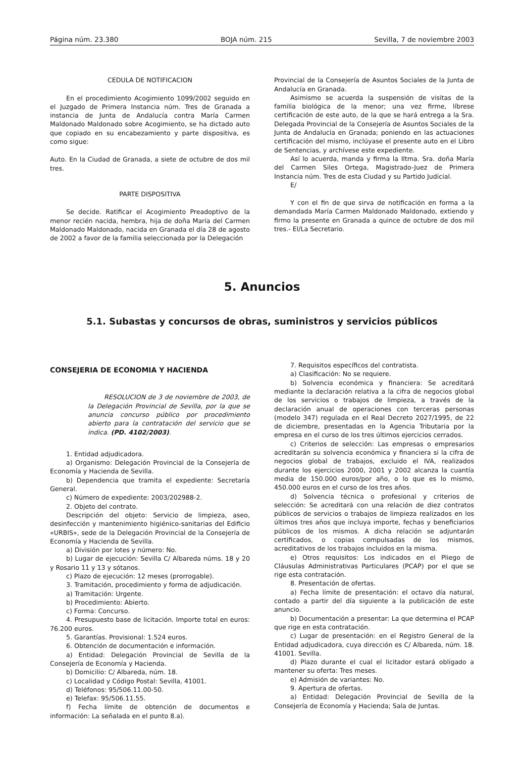Página núm. 23.380 BOJA núm. 215 Sevilla, 7 de noviembre 2003
CEDULA DE NOTIFICACION
En el procedimiento Acogimiento 1099/2002 seguido en el Juzgado de Primera Instancia núm. Tres de Granada a instancia de Junta de Andalucía contra María Carmen Maldonado Maldonado sobre Acogimiento, se ha dictado auto que copiado en su encabezamiento y parte dispositiva, es como sigue:
Auto. En la Ciudad de Granada, a siete de octubre de dos mil tres.
PARTE DISPOSITIVA
Se decide. Ratificar el Acogimiento Preadoptivo de la menor recién nacida, hembra, hija de doña María del Carmen Maldonado Maldonado, nacida en Granada el día 28 de agosto de 2002 a favor de la familia seleccionada por la Delegación
Provincial de la Consejería de Asuntos Sociales de la Junta de Andalucía en Granada.
Asimismo se acuerda la suspensión de visitas de la familia biológica de la menor; una vez firme, líbrese certificación de este auto, de la que se hará entrega a la Sra. Delegada Provincial de la Consejería de Asuntos Sociales de la Junta de Andalucía en Granada; poniendo en las actuaciones certificación del mismo, inclúyase el presente auto en el Libro de Sentencias, y archívese este expediente.
Así lo acuerda, manda y firma la Iltma. Sra. doña María del Carmen Siles Ortega, Magistrado-Juez de Primera Instancia núm. Tres de esta Ciudad y su Partido Judicial.
E/
Y con el fin de que sirva de notificación en forma a la demandada María Carmen Maldonado Maldonado, extiendo y firmo la presente en Granada a quince de octubre de dos mil tres.- El/La Secretario.
5. Anuncios
5.1. Subastas y concursos de obras, suministros y servicios públicos
CONSEJERIA DE ECONOMIA Y HACIENDA
RESOLUCION de 3 de noviembre de 2003, de la Delegación Provincial de Sevilla, por la que se anuncia concurso público por procedimiento abierto para la contratación del servicio que se indica. (PD. 4102/2003).
1. Entidad adjudicadora.
a) Organismo: Delegación Provincial de la Consejería de Economía y Hacienda de Sevilla.
b) Dependencia que tramita el expediente: Secretaría General.
c) Número de expediente: 2003/202988-2.
2. Objeto del contrato.
Descripción del objeto: Servicio de limpieza, aseo, desinfección y mantenimiento higiénico-sanitarias del Edificio «URBIS», sede de la Delegación Provincial de la Consejería de Economía y Hacienda de Sevilla.
a) División por lotes y número: No.
b) Lugar de ejecución: Sevilla C/ Albareda núms. 18 y 20 y Rosario 11 y 13 y sótanos.
c) Plazo de ejecución: 12 meses (prorrogable).
3. Tramitación, procedimiento y forma de adjudicación.
a) Tramitación: Urgente.
b) Procedimiento: Abierto.
c) Forma: Concurso.
4. Presupuesto base de licitación. Importe total en euros: 76.200 euros.
5. Garantías. Provisional: 1.524 euros.
6. Obtención de documentación e información.
a) Entidad: Delegación Provincial de Sevilla de la Consejería de Economía y Hacienda.
b) Domicilio: C/ Albareda, núm. 18.
c) Localidad y Código Postal: Sevilla, 41001.
d) Teléfonos: 95/506.11.00-50.
e) Telefax: 95/506.11.55.
f) Fecha límite de obtención de documentos e información: La señalada en el punto 8.a).
7. Requisitos específicos del contratista.
a) Clasificación: No se requiere.
b) Solvencia económica y financiera: Se acreditará mediante la declaración relativa a la cifra de negocios global de los servicios o trabajos de limpieza, a través de la declaración anual de operaciones con terceras personas (modelo 347) regulada en el Real Decreto 2027/1995, de 22 de diciembre, presentadas en la Agencia Tributaria por la empresa en el curso de los tres últimos ejercicios cerrados.
c) Criterios de selección: Las empresas o empresarios acreditarán su solvencia económica y financiera si la cifra de negocios global de trabajos, excluido el IVA, realizados durante los ejercicios 2000, 2001 y 2002 alcanza la cuantía media de 150.000 euros/por año, o lo que es lo mismo, 450.000 euros en el curso de los tres años.
d) Solvencia técnica o profesional y criterios de selección: Se acreditará con una relación de diez contratos públicos de servicios o trabajos de limpieza realizados en los últimos tres años que incluya importe, fechas y beneficiarios públicos de los mismos. A dicha relación se adjuntarán certificados, o copias compulsadas de los mismos, acreditativos de los trabajos incluidos en la misma.
e) Otros requisitos: Los indicados en el Pliego de Cláusulas Administrativas Particulares (PCAP) por el que se rige esta contratación.
8. Presentación de ofertas.
a) Fecha límite de presentación: el octavo día natural, contado a partir del día siguiente a la publicación de este anuncio.
b) Documentación a presentar: La que determina el PCAP que rige en esta contratación.
c) Lugar de presentación: en el Registro General de la Entidad adjudicadora, cuya dirección es C/ Albareda, núm. 18. 41001. Sevilla.
d) Plazo durante el cual el licitador estará obligado a mantener su oferta: Tres meses.
e) Admisión de variantes: No.
9. Apertura de ofertas.
a) Entidad: Delegación Provincial de Sevilla de la Consejería de Economía y Hacienda; Sala de Juntas.